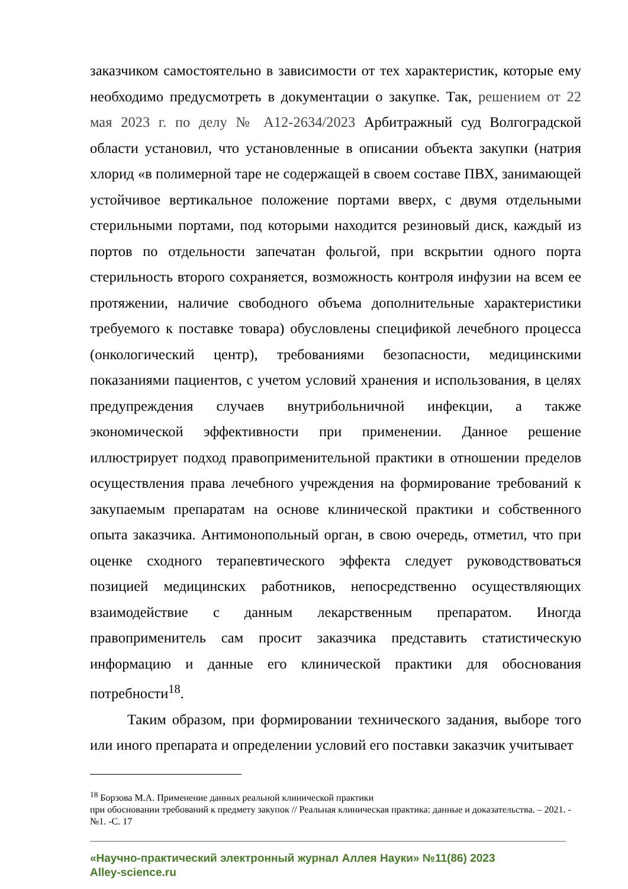заказчиком самостоятельно в зависимости от тех характеристик, которые ему необходимо предусмотреть в документации о закупке. Так, решением от 22 мая 2023 г. по делу № А12-2634/2023 Арбитражный суд Волгоградской области установил, что установленные в описании объекта закупки (натрия хлорид «в полимерной таре не содержащей в своем составе ПВХ, занимающей устойчивое вертикальное положение портами вверх, с двумя отдельными стерильными портами, под которыми находится резиновый диск, каждый из портов по отдельности запечатан фольгой, при вскрытии одного порта стерильность второго сохраняется, возможность контроля инфузии на всем ее протяжении, наличие свободного объема дополнительные характеристики требуемого к поставке товара) обусловлены спецификой лечебного процесса (онкологический центр), требованиями безопасности, медицинскими показаниями пациентов, с учетом условий хранения и использования, в целях предупреждения случаев внутрибольничной инфекции, а также экономической эффективности при применении. Данное решение иллюстрирует подход правоприменительной практики в отношении пределов осуществления права лечебного учреждения на формирование требований к закупаемым препаратам на основе клинической практики и собственного опыта заказчика. Антимонопольный орган, в свою очередь, отметил, что при оценке сходного терапевтического эффекта следует руководствоваться позицией медицинских работников, непосредственно осуществляющих взаимодействие с данным лекарственным препаратом. Иногда правоприменитель сам просит заказчика представить статистическую информацию и данные его клинической практики для обоснования потребности<sup>18</sup>.
Таким образом, при формировании технического задания, выборе того или иного препарата и определении условий его поставки заказчик учитывает
<sup>18</sup> Борзова М.А. Применение данных реальной клинической практики
при обосновании требований к предмету закупок // Реальная клиническая практика: данные и доказательства. – 2021. - №1. -С. 17
«Научно-практический электронный журнал Аллея Науки» №11(86) 2023
Alley-science.ru